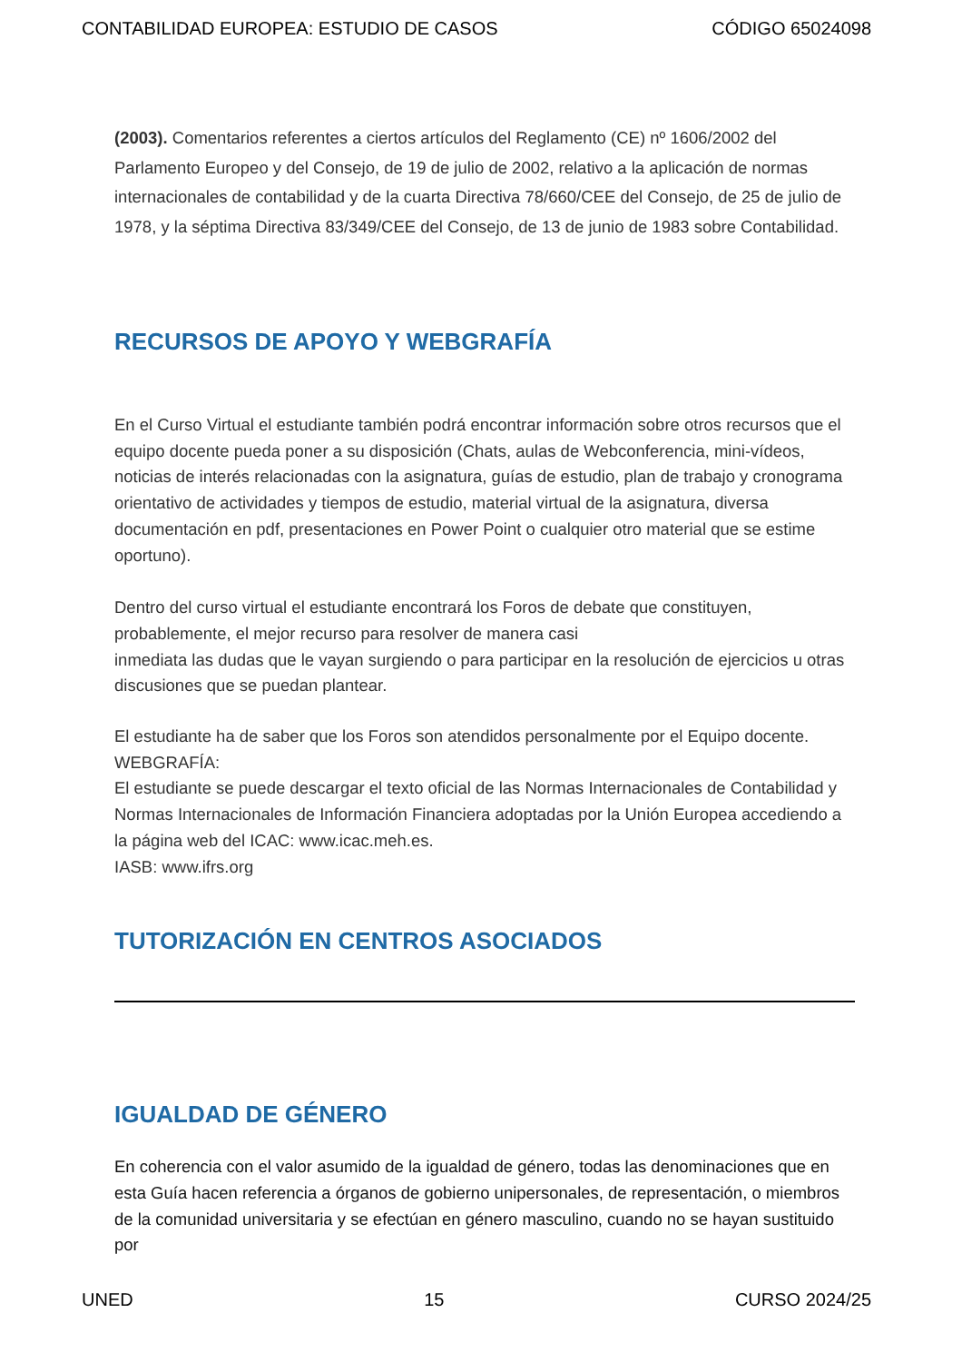CONTABILIDAD EUROPEA: ESTUDIO DE CASOS CÓDIGO 65024098
(2003). Comentarios referentes a ciertos artículos del Reglamento (CE) nº 1606/2002 del Parlamento Europeo y del Consejo, de 19 de julio de 2002, relativo a la aplicación de normas internacionales de contabilidad y de la cuarta Directiva 78/660/CEE del Consejo, de 25 de julio de 1978, y la séptima Directiva 83/349/CEE del Consejo, de 13 de junio de 1983 sobre Contabilidad.
RECURSOS DE APOYO Y WEBGRAFÍA
En el Curso Virtual el estudiante también podrá encontrar información sobre otros recursos que el equipo docente pueda poner a su disposición (Chats, aulas de Webconferencia, mini-vídeos, noticias de interés relacionadas con la asignatura, guías de estudio, plan de trabajo y cronograma orientativo de actividades y tiempos de estudio, material virtual de la asignatura, diversa documentación en pdf, presentaciones en Power Point o cualquier otro material que se estime oportuno).
Dentro del curso virtual el estudiante encontrará los Foros de debate que constituyen, probablemente, el mejor recurso para resolver de manera casi
inmediata las dudas que le vayan surgiendo o para participar en la resolución de ejercicios u otras discusiones que se puedan plantear.
El estudiante ha de saber que los Foros son atendidos personalmente por el Equipo docente.
WEBGRAFÍA:
El estudiante se puede descargar el texto oficial de las Normas Internacionales de Contabilidad y Normas Internacionales de Información Financiera adoptadas por la Unión Europea accediendo a la página web del ICAC: www.icac.meh.es.
IASB: www.ifrs.org
TUTORIZACIÓN EN CENTROS ASOCIADOS
IGUALDAD DE GÉNERO
En coherencia con el valor asumido de la igualdad de género, todas las denominaciones que en esta Guía hacen referencia a órganos de gobierno unipersonales, de representación, o miembros de la comunidad universitaria y se efectúan en género masculino, cuando no se hayan sustituido por
UNED 15 CURSO 2024/25